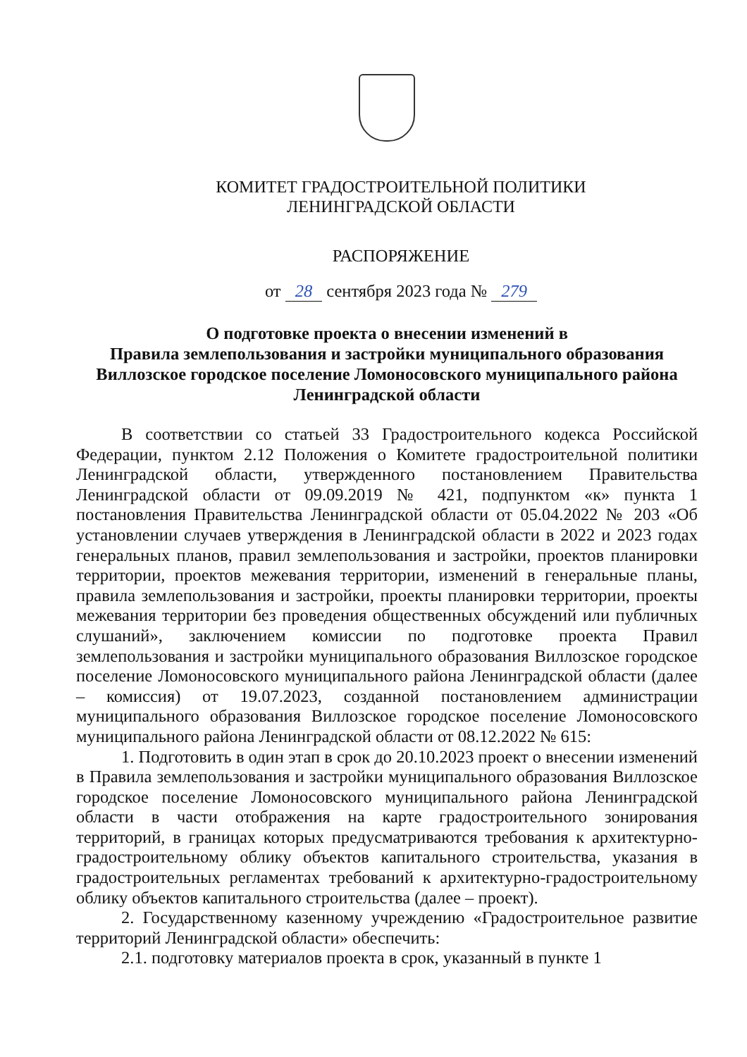КОМИТЕТ ГРАДОСТРОИТЕЛЬНОЙ ПОЛИТИКИ
ЛЕНИНГРАДСКОЙ ОБЛАСТИ
РАСПОРЯЖЕНИЕ
от 28 сентября 2023 года № 279
О подготовке проекта о внесении изменений в
Правила землепользования и застройки муниципального образования
Виллозское городское поселение Ломоносовского муниципального района
Ленинградской области
В соответствии со статьей 33 Градостроительного кодекса Российской Федерации, пунктом 2.12 Положения о Комитете градостроительной политики Ленинградской области, утвержденного постановлением Правительства Ленинградской области от 09.09.2019 № 421, подпунктом «к» пункта 1 постановления Правительства Ленинградской области от 05.04.2022 № 203 «Об установлении случаев утверждения в Ленинградской области в 2022 и 2023 годах генеральных планов, правил землепользования и застройки, проектов планировки территории, проектов межевания территории, изменений в генеральные планы, правила землепользования и застройки, проекты планировки территории, проекты межевания территории без проведения общественных обсуждений или публичных слушаний», заключением комиссии по подготовке проекта Правил землепользования и застройки муниципального образования Виллозское городское поселение Ломоносовского муниципального района Ленинградской области (далее – комиссия) от 19.07.2023, созданной постановлением администрации муниципального образования Виллозское городское поселение Ломоносовского муниципального района Ленинградской области от 08.12.2022 № 615:
1. Подготовить в один этап в срок до 20.10.2023 проект о внесении изменений в Правила землепользования и застройки муниципального образования Виллозское городское поселение Ломоносовского муниципального района Ленинградской области в части отображения на карте градостроительного зонирования территорий, в границах которых предусматриваются требования к архитектурно-градостроительному облику объектов капитального строительства, указания в градостроительных регламентах требований к архитектурно-градостроительному облику объектов капитального строительства (далее – проект).
2. Государственному казенному учреждению «Градостроительное развитие территорий Ленинградской области» обеспечить:
2.1. подготовку материалов проекта в срок, указанный в пункте 1